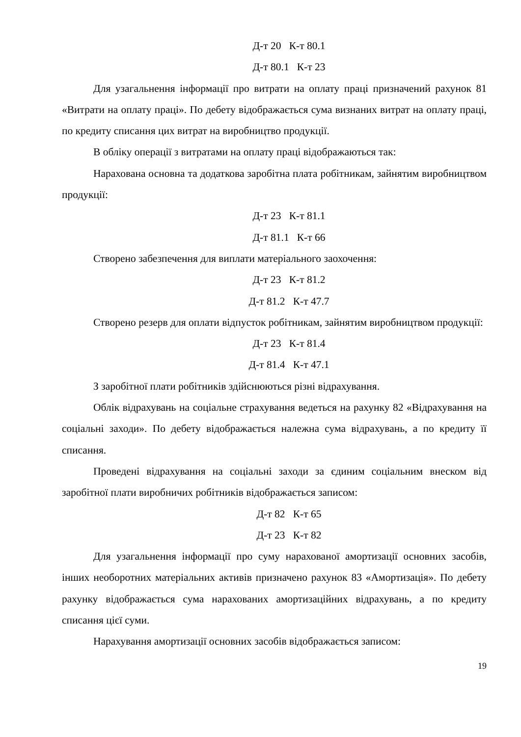Д-т 20 К-т 80.1
Д-т 80.1 К-т 23
Для узагальнення інформації про витрати на оплату праці призначений рахунок 81 «Витрати на оплату праці». По дебету відображається сума визнаних витрат на оплату праці, по кредиту списання цих витрат на виробництво продукції.
В обліку операції з витратами на оплату праці відображаються так:
Нарахована основна та додаткова заробітна плата робітникам, зайнятим виробництвом продукції:
Д-т 23 К-т 81.1
Д-т 81.1 К-т 66
Створено забезпечення для виплати матеріального заохочення:
Д-т 23 К-т 81.2
Д-т 81.2 К-т 47.7
Створено резерв для оплати відпусток робітникам, зайнятим виробництвом продукції:
Д-т 23 К-т 81.4
Д-т 81.4 К-т 47.1
З заробітної плати робітників здійснюються різні відрахування.
Облік відрахувань на соціальне страхування ведеться на рахунку 82 «Відрахування на соціальні заходи». По дебету відображається належна сума відрахувань, а по кредиту її списання.
Проведені відрахування на соціальні заходи за єдиним соціальним внеском від заробітної плати виробничих робітників відображається записом:
Д-т 82 К-т 65
Д-т 23 К-т 82
Для узагальнення інформації про суму нарахованої амортизації основних засобів, інших необоротних матеріальних активів призначено рахунок 83 «Амортизація». По дебету рахунку відображається сума нарахованих амортизаційних відрахувань, а по кредиту списання цієї суми.
Нарахування амортизації основних засобів відображається записом:
19